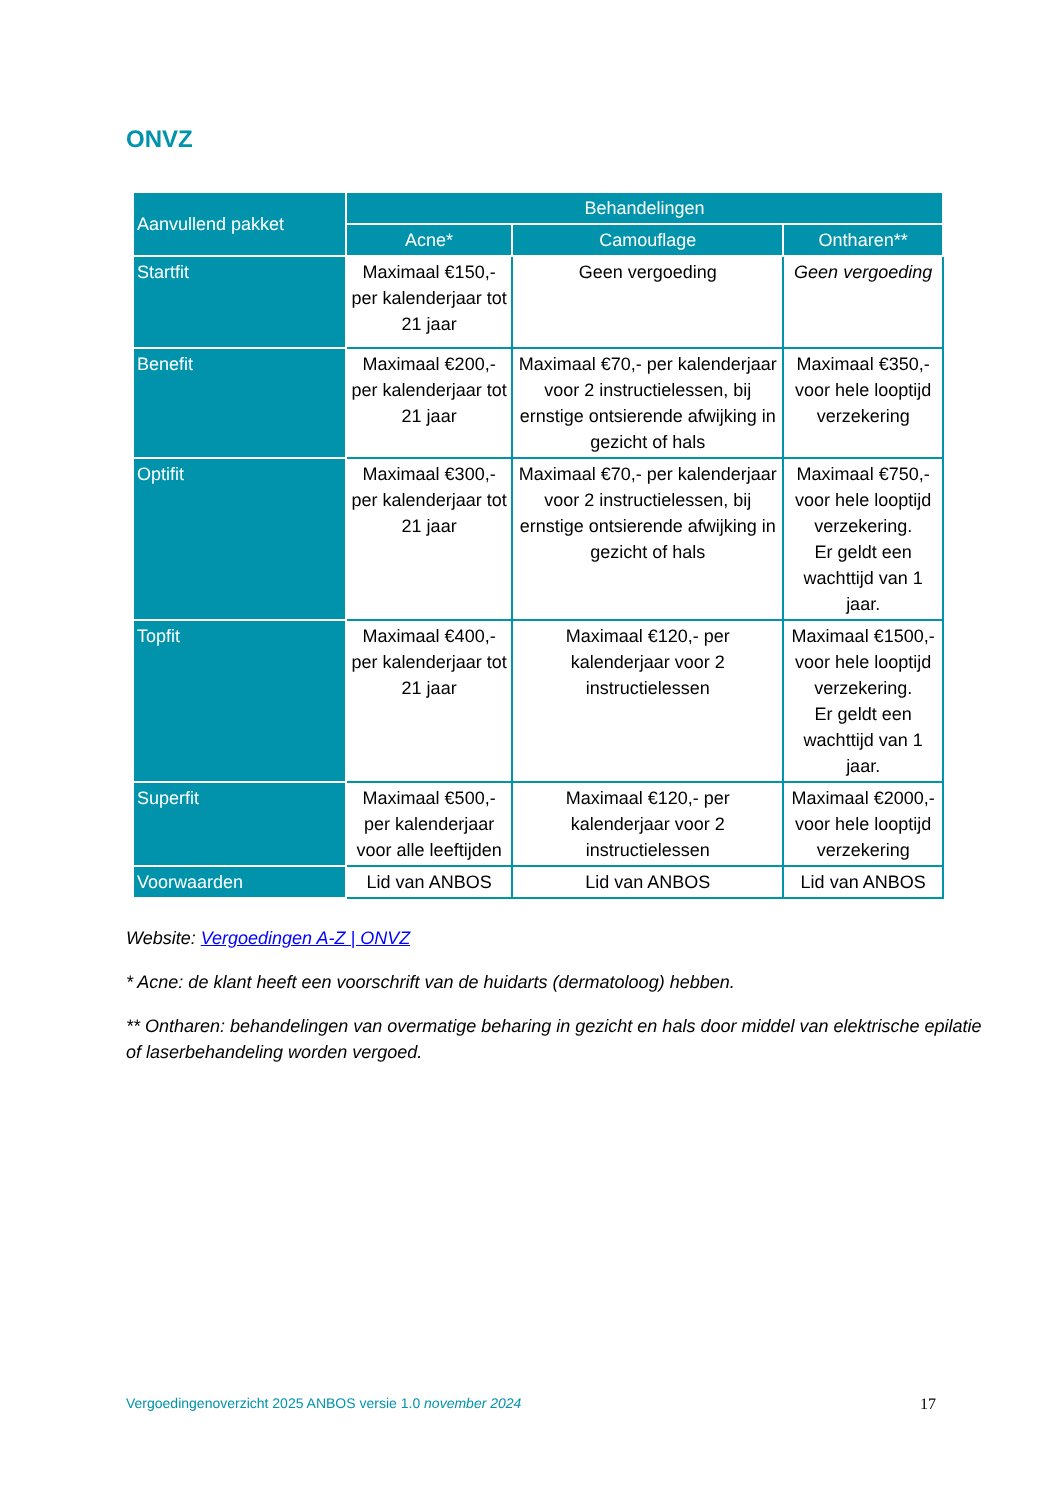ONVZ
| Aanvullend pakket | Behandelingen | | |
| --- | --- | --- | --- |
| | Acne* | Camouflage | Ontharen** |
| Startfit | Maximaal €150,- per kalenderjaar tot 21 jaar | Geen vergoeding | Geen vergoeding |
| Benefit | Maximaal €200,- per kalenderjaar tot 21 jaar | Maximaal €70,- per kalenderjaar voor 2 instructielessen, bij ernstige ontsierende afwijking in gezicht of hals | Maximaal €350,- voor hele looptijd verzekering |
| Optifit | Maximaal €300,- per kalenderjaar tot 21 jaar | Maximaal €70,- per kalenderjaar voor 2 instructielessen, bij ernstige ontsierende afwijking in gezicht of hals | Maximaal €750,- voor hele looptijd verzekering. Er geldt een wachttijd van 1 jaar. |
| Topfit | Maximaal €400,- per kalenderjaar tot 21 jaar | Maximaal €120,- per kalenderjaar voor 2 instructielessen | Maximaal €1500,- voor hele looptijd verzekering. Er geldt een wachttijd van 1 jaar. |
| Superfit | Maximaal €500,- per kalenderjaar voor alle leeftijden | Maximaal €120,- per kalenderjaar voor 2 instructielessen | Maximaal €2000,- voor hele looptijd verzekering |
| Voorwaarden | Lid van ANBOS | Lid van ANBOS | Lid van ANBOS |
Website: Vergoedingen A-Z | ONVZ
* Acne: de klant heeft een voorschrift van de huidarts (dermatoloog) hebben.
** Ontharen: behandelingen van overmatige beharing in gezicht en hals door middel van elektrische epilatie of laserbehandeling worden vergoed.
Vergoedingenoverzicht 2025 ANBOS versie 1.0 november 2024 17